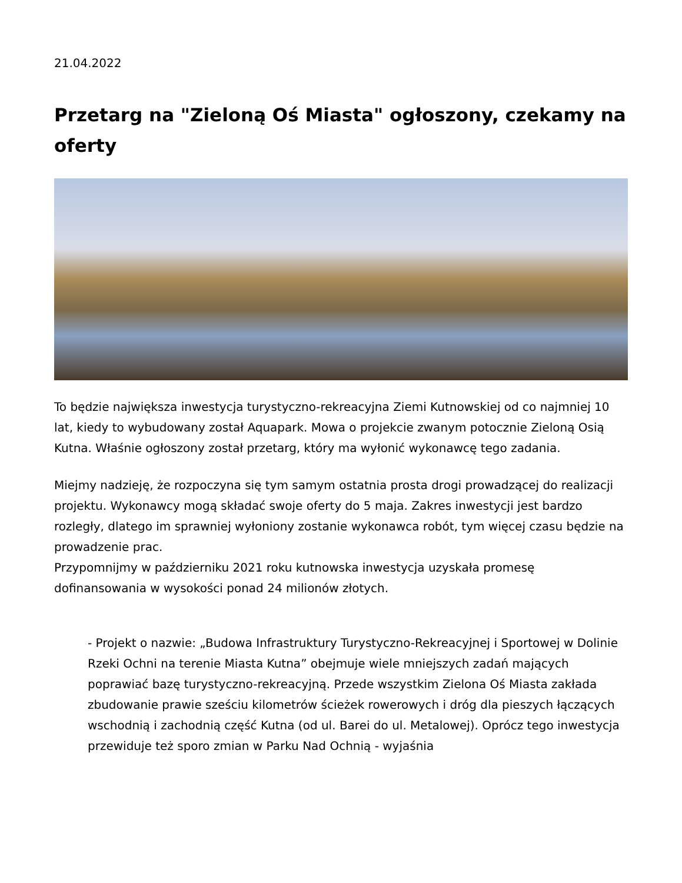21.04.2022
Przetarg na "Zieloną Oś Miasta" ogłoszony, czekamy na oferty
To będzie największa inwestycja turystyczno-rekreacyjna Ziemi Kutnowskiej od co najmniej 10 lat, kiedy to wybudowany został Aquapark. Mowa o projekcie zwanym potocznie Zieloną Osią Kutna. Właśnie ogłoszony został przetarg, który ma wyłonić wykonawcę tego zadania.
Miejmy nadzieję, że rozpoczyna się tym samym ostatnia prosta drogi prowadzącej do realizacji projektu. Wykonawcy mogą składać swoje oferty do 5 maja. Zakres inwestycji jest bardzo rozległy, dlatego im sprawniej wyłoniony zostanie wykonawca robót, tym więcej czasu będzie na prowadzenie prac.
Przypomnijmy w październiku 2021 roku kutnowska inwestycja uzyskała promesę dofinansowania w wysokości ponad 24 milionów złotych.
- Projekt o nazwie: „Budowa Infrastruktury Turystyczno-Rekreacyjnej i Sportowej w Dolinie Rzeki Ochni na terenie Miasta Kutna” obejmuje wiele mniejszych zadań mających poprawiać bazę turystyczno-rekreacyjną. Przede wszystkim Zielona Oś Miasta zakłada zbudowanie prawie sześciu kilometrów ścieżek rowerowych i dróg dla pieszych łączących wschodnią i zachodnią część Kutna (od ul. Barei do ul. Metalowej). Oprócz tego inwestycja przewiduje też sporo zmian w Parku Nad Ochnią - wyjaśnia